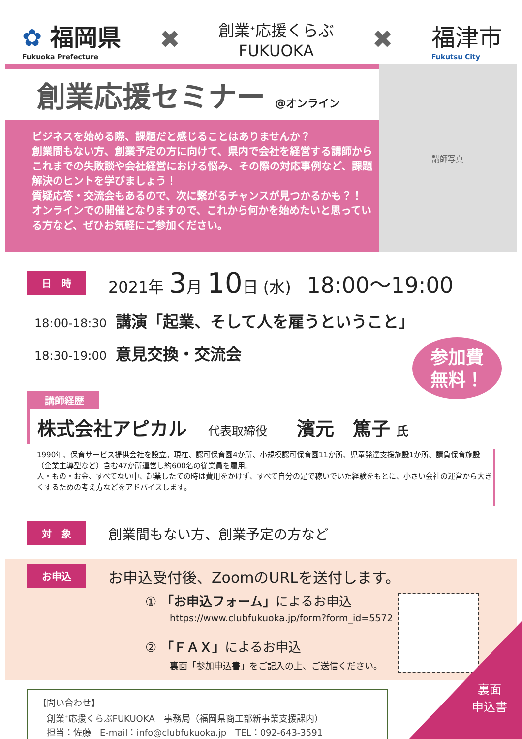✿ 福岡県
Fukuoka Prefecture
✖
創業<sup>+</sup>応援くらぶ
FUKUOKA
✖ 福津市
Fukutsu City
創業応援セミナー @オンライン
ビジネスを始める際、課題だと感じることはありませんか？
創業間もない方、創業予定の方に向けて、県内で会社を経営する講師からこれまでの失敗談や会社経営における悩み、その際の対応事例など、課題解決のヒントを学びましょう！
質疑応答・交流会もあるので、次に繋がるチャンスが見つかるかも？！
オンラインでの開催となりますので、これから何かを始めたいと思っている方など、ぜひお気軽にご参加ください。
講師写真
日　時
2021年 3月 10日 (水)　18:00～19:00
18:00-18:30 講演「起業、そして人を雇うということ」
18:30-19:00 意見交換・交流会
参加費
無料！
講師経歴
株式会社アピカル 代表取締役 濱元　篤子 氏
1990年、保育サービス提供会社を設立。現在、認可保育園4か所、小規模認可保育園11か所、児童発達支援施設1か所、請負保育施設（企業主導型など）含む47か所運営し約600名の従業員を雇用。
人・もの・お金、すべてない中、起業したての時は費用をかけず、すべて自分の足で稼いでいた経験をもとに、小さい会社の運営から大きくするための考え方などをアドバイスします。
対　象
創業間もない方、創業予定の方など
お申込
お申込受付後、ZoomのURLを送付します。
① 「お申込フォーム」によるお申込
https://www.clubfukuoka.jp/form?form_id=5572
② 「ＦＡＸ」によるお申込
裏面「参加申込書」をご記入の上、ご送信ください。
【問い合わせ】
　創業<sup>+</sup>応援くらぶFUKUOKA　事務局（福岡県商工部新事業支援課内）
　担当：佐藤　E-mail：info@clubfukuoka.jp　TEL：092-643-3591
裏面
申込書